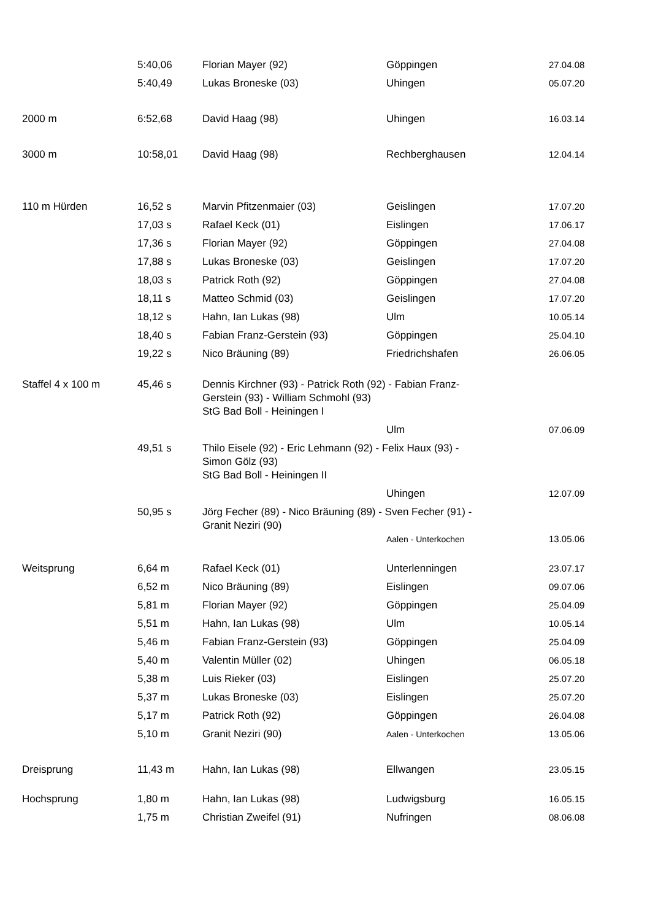| | 5:40,06 | Florian Mayer (92) | Göppingen | 27.04.08 |
| | 5:40,49 | Lukas Broneske (03) | Uhingen | 05.07.20 |
| 2000 m | 6:52,68 | David Haag (98) | Uhingen | 16.03.14 |
| 3000 m | 10:58,01 | David Haag (98) | Rechberghausen | 12.04.14 |
| 110 m Hürden | 16,52 s | Marvin Pfitzenmaier (03) | Geislingen | 17.07.20 |
| | 17,03 s | Rafael Keck (01) | Eislingen | 17.06.17 |
| | 17,36 s | Florian Mayer (92) | Göppingen | 27.04.08 |
| | 17,88 s | Lukas Broneske (03) | Geislingen | 17.07.20 |
| | 18,03 s | Patrick Roth (92) | Göppingen | 27.04.08 |
| | 18,11 s | Matteo Schmid (03) | Geislingen | 17.07.20 |
| | 18,12 s | Hahn, Ian Lukas (98) | Ulm | 10.05.14 |
| | 18,40 s | Fabian Franz-Gerstein (93) | Göppingen | 25.04.10 |
| | 19,22 s | Nico Bräuning (89) | Friedrichshafen | 26.06.05 |
| Staffel 4 x 100 m | 45,46 s | Dennis Kirchner (93) - Patrick Roth (92) - Fabian Franz- Gerstein (93) - William Schmohl (93) | | |
| | | StG Bad Boll - Heiningen I | | |
| | | | Ulm | 07.06.09 |
| | 49,51 s | Thilo Eisele (92) - Eric Lehmann (92) - Felix Haux (93) - Simon Gölz (93) | | |
| | | StG Bad Boll - Heiningen II | | |
| | | | Uhingen | 12.07.09 |
| | 50,95 s | Jörg Fecher (89) - Nico Bräuning (89) - Sven Fecher (91) - Granit Neziri (90) | | |
| | | | Aalen - Unterkochen | 13.05.06 |
| Weitsprung | 6,64 m | Rafael Keck (01) | Unterlenningen | 23.07.17 |
| | 6,52 m | Nico Bräuning (89) | Eislingen | 09.07.06 |
| | 5,81 m | Florian Mayer (92) | Göppingen | 25.04.09 |
| | 5,51 m | Hahn, Ian Lukas (98) | Ulm | 10.05.14 |
| | 5,46 m | Fabian Franz-Gerstein (93) | Göppingen | 25.04.09 |
| | 5,40 m | Valentin Müller (02) | Uhingen | 06.05.18 |
| | 5,38 m | Luis Rieker (03) | Eislingen | 25.07.20 |
| | 5,37 m | Lukas Broneske (03) | Eislingen | 25.07.20 |
| | 5,17 m | Patrick Roth (92) | Göppingen | 26.04.08 |
| | 5,10 m | Granit Neziri (90) | Aalen - Unterkochen | 13.05.06 |
| Dreisprung | 11,43 m | Hahn, Ian Lukas (98) | Ellwangen | 23.05.15 |
| Hochsprung | 1,80 m | Hahn, Ian Lukas (98) | Ludwigsburg | 16.05.15 |
| | 1,75 m | Christian Zweifel (91) | Nufringen | 08.06.08 |